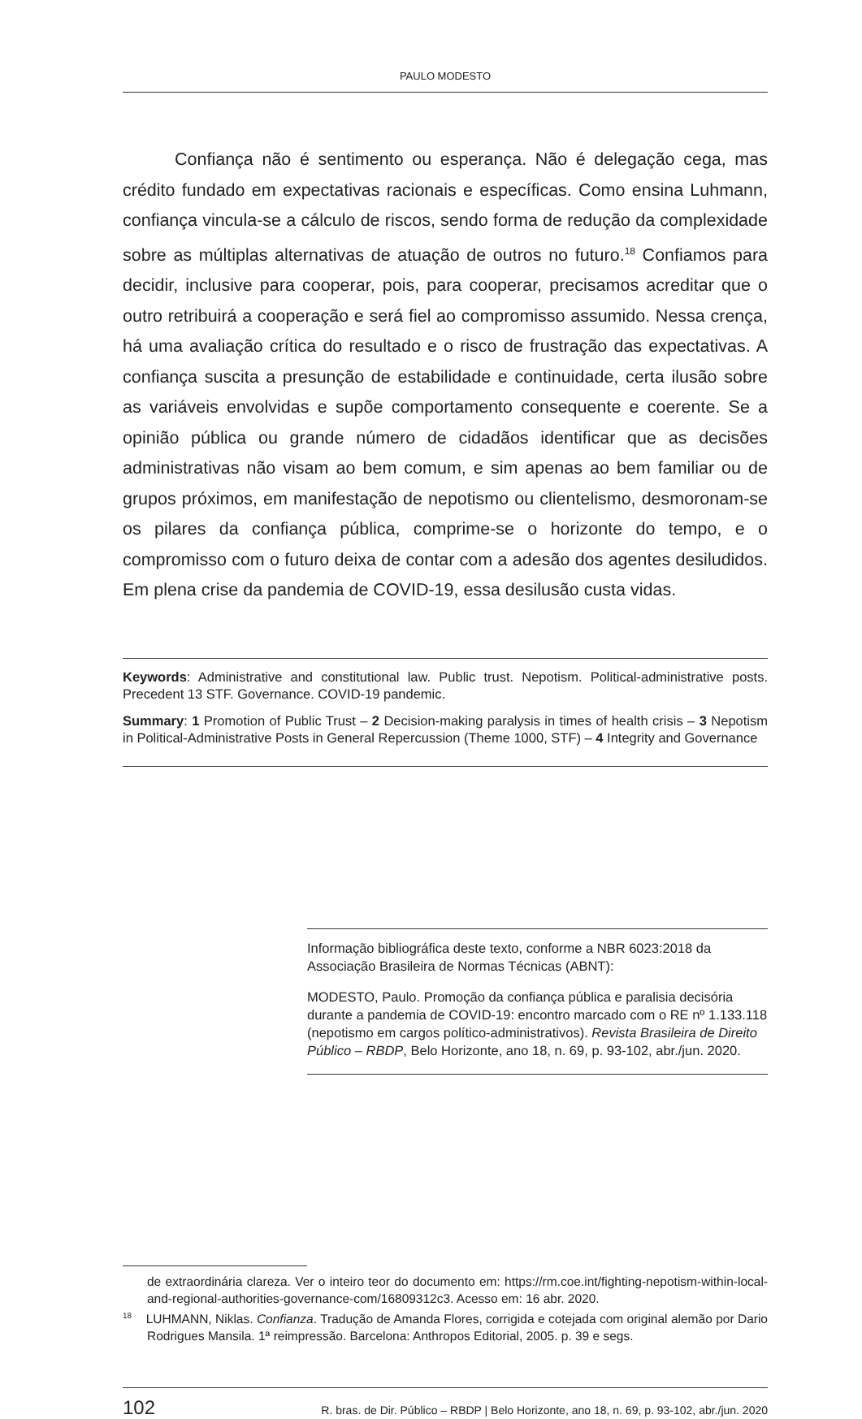PAULO MODESTO
Confiança não é sentimento ou esperança. Não é delegação cega, mas crédito fundado em expectativas racionais e específicas. Como ensina Luhmann, confiança vincula-se a cálculo de riscos, sendo forma de redução da complexidade sobre as múltiplas alternativas de atuação de outros no futuro.<sup>18</sup> Confiamos para decidir, inclusive para cooperar, pois, para cooperar, precisamos acreditar que o outro retribuirá a cooperação e será fiel ao compromisso assumido. Nessa crença, há uma avaliação crítica do resultado e o risco de frustração das expectativas. A confiança suscita a presunção de estabilidade e continuidade, certa ilusão sobre as variáveis envolvidas e supõe comportamento consequente e coerente. Se a opinião pública ou grande número de cidadãos identificar que as decisões administrativas não visam ao bem comum, e sim apenas ao bem familiar ou de grupos próximos, em manifestação de nepotismo ou clientelismo, desmoronam-se os pilares da confiança pública, comprime-se o horizonte do tempo, e o compromisso com o futuro deixa de contar com a adesão dos agentes desiludidos. Em plena crise da pandemia de COVID-19, essa desilusão custa vidas.
Keywords: Administrative and constitutional law. Public trust. Nepotism. Political-administrative posts. Precedent 13 STF. Governance. COVID-19 pandemic.
Summary: 1 Promotion of Public Trust – 2 Decision-making paralysis in times of health crisis – 3 Nepotism in Political-Administrative Posts in General Repercussion (Theme 1000, STF) – 4 Integrity and Governance
Informação bibliográfica deste texto, conforme a NBR 6023:2018 da Associação Brasileira de Normas Técnicas (ABNT):
MODESTO, Paulo. Promoção da confiança pública e paralisia decisória durante a pandemia de COVID-19: encontro marcado com o RE nº 1.133.118 (nepotismo em cargos político-administrativos). Revista Brasileira de Direito Público – RBDP, Belo Horizonte, ano 18, n. 69, p. 93-102, abr./jun. 2020.
de extraordinária clareza. Ver o inteiro teor do documento em: https://rm.coe.int/fighting-nepotism-within-local-and-regional-authorities-governance-com/16809312c3. Acesso em: 16 abr. 2020.
<sup>18</sup> LUHMANN, Niklas. Confianza. Tradução de Amanda Flores, corrigida e cotejada com original alemão por Dario Rodrigues Mansila. 1ª reimpressão. Barcelona: Anthropos Editorial, 2005. p. 39 e segs.
102 R. bras. de Dir. Público – RBDP | Belo Horizonte, ano 18, n. 69, p. 93-102, abr./jun. 2020